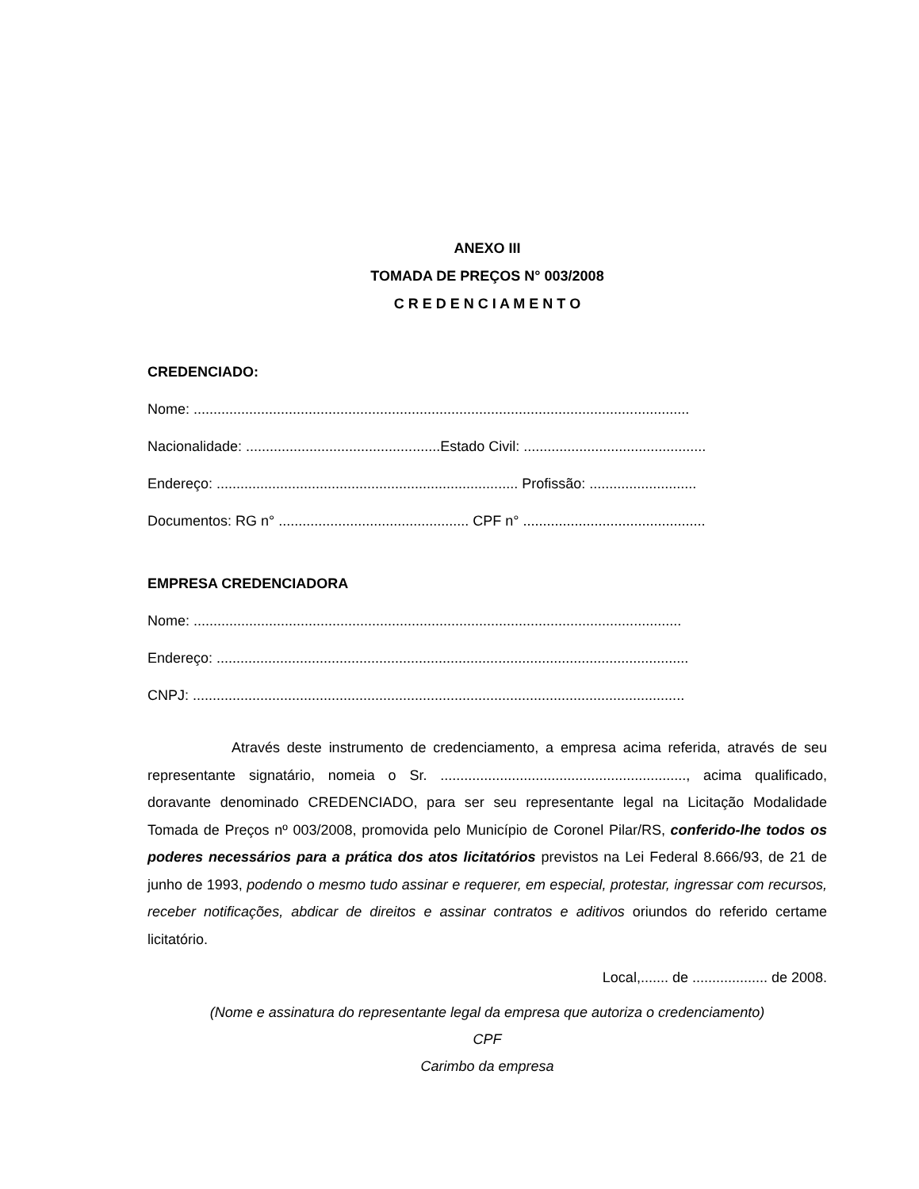ANEXO III
TOMADA DE PREÇOS N° 003/2008
C R E D E N C I A M E N T O
CREDENCIADO:
Nome: .............................................................................................................................
Nacionalidade: .................................................Estado Civil: ..............................................
Endereço: ............................................................................ Profissão: ...........................
Documentos: RG n° ................................................ CPF n° ..............................................
EMPRESA CREDENCIADORA
Nome: ...........................................................................................................................
Endereço: .......................................................................................................................
CNPJ: ............................................................................................................................
Através deste instrumento de credenciamento, a empresa acima referida, através de seu representante signatário, nomeia o Sr. .............................................................., acima qualificado, doravante denominado CREDENCIADO, para ser seu representante legal na Licitação Modalidade Tomada de Preços nº 003/2008, promovida pelo Município de Coronel Pilar/RS, conferido-lhe todos os poderes necessários para a prática dos atos licitatórios previstos na Lei Federal 8.666/93, de 21 de junho de 1993, podendo o mesmo tudo assinar e requerer, em especial, protestar, ingressar com recursos, receber notificações, abdicar de direitos e assinar contratos e aditivos oriundos do referido certame licitatório.
Local,....... de ................... de 2008.
(Nome e assinatura do representante legal da empresa que autoriza o credenciamento)
CPF
Carimbo da empresa